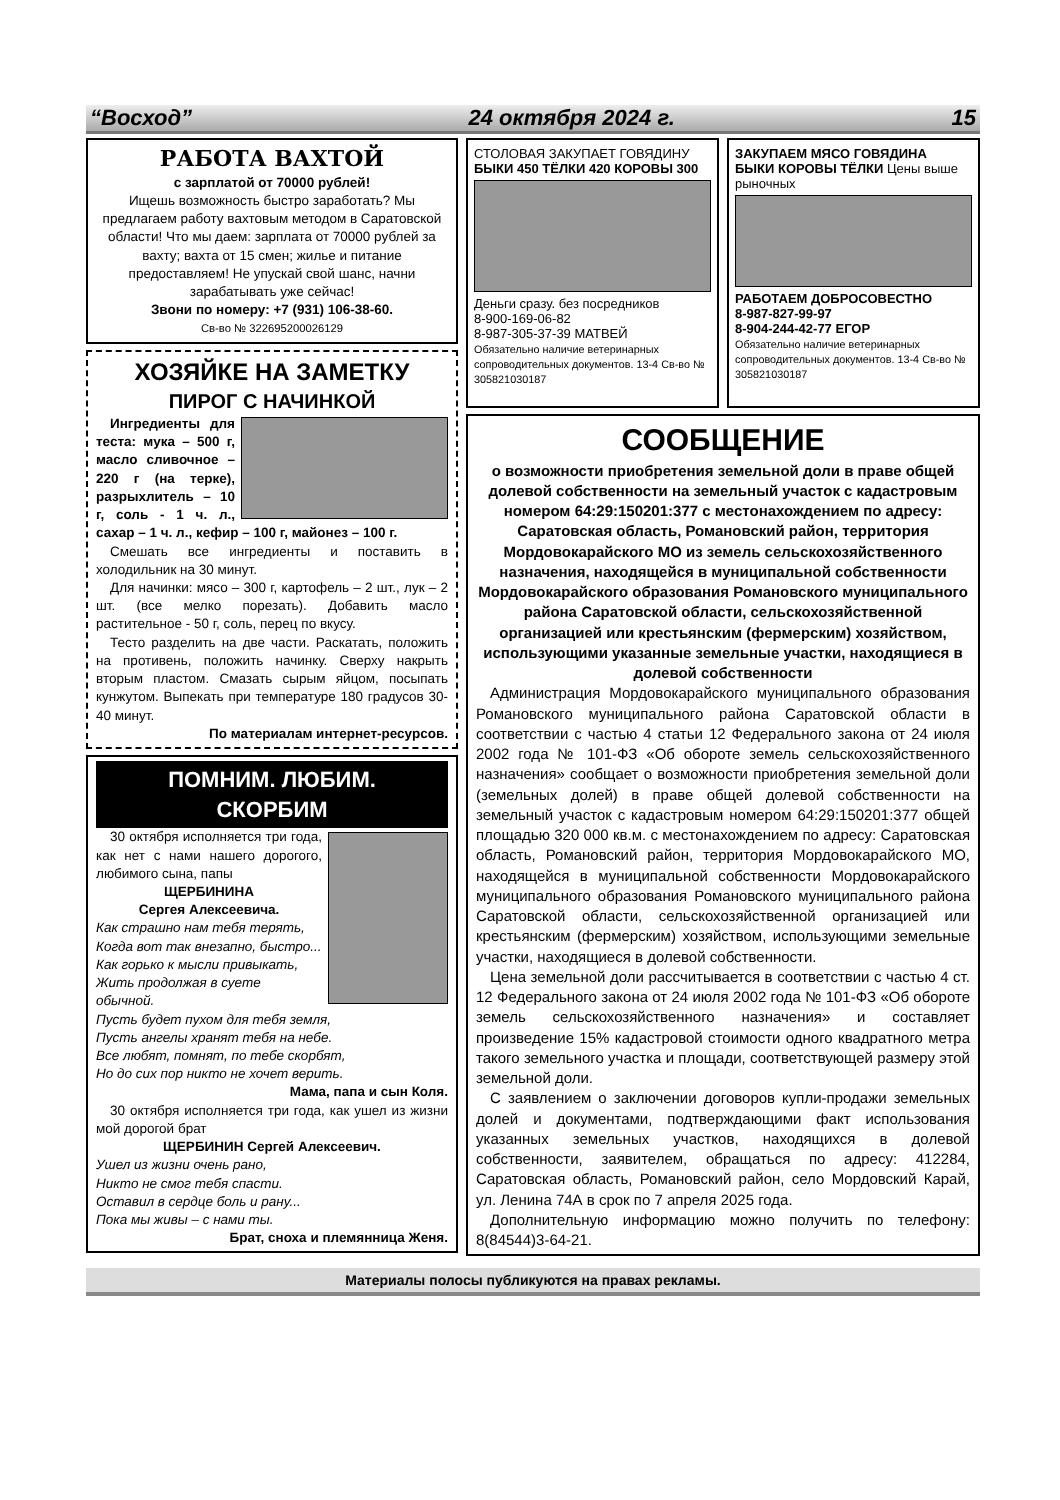“Восход” 24 октября 2024 г. 15
РАБОТА ВАХТОЙ
с зарплатой от 70000 рублей!
Ищешь возможность быстро заработать? Мы предлагаем работу вахтовым методом в Саратовской области! Что мы даем: зарплата от 70000 рублей за вахту; вахта от 15 смен; жилье и питание предоставляем! Не упускай свой шанс, начни зарабатывать уже сейчас!
Звони по номеру: +7 (931) 106-38-60.
Св-во № 322695200026129
ХОЗЯЙКЕ НА ЗАМЕТКУ
ПИРОГ С НАЧИНКОЙ
Ингредиенты для теста: мука – 500 г, масло сливочное – 220 г (на терке), разрыхлитель – 10 г, соль - 1 ч. л., сахар – 1 ч. л., кефир – 100 г, майонез – 100 г.
Смешать все ингредиенты и поставить в холодильник на 30 минут.
Для начинки: мясо – 300 г, картофель – 2 шт., лук – 2 шт. (все мелко порезать). Добавить масло растительное - 50 г, соль, перец по вкусу.
Тесто разделить на две части. Раскатать, положить на противень, положить начинку. Сверху накрыть вторым пластом. Смазать сырым яйцом, посыпать кунжутом. Выпекать при температуре 180 градусов 30-40 минут.
По материалам интернет-ресурсов.
ПОМНИМ. ЛЮБИМ.
СКОРБИМ
30 октября исполняется три года, как нет с нами нашего дорогого, любимого сына, папы
ЩЕРБИНИНА
Сергея Алексеевича.
Как страшно нам тебя терять,
Когда вот так внезапно, быстро...
Как горько к мысли привыкать,
Жить продолжая в суете обычной.
Пусть будет пухом для тебя земля,
Пусть ангелы хранят тебя на небе.
Все любят, помнят, по тебе скорбят,
Но до сих пор никто не хочет верить.
Мама, папа и сын Коля.
30 октября исполняется три года, как ушел из жизни мой дорогой брат
ЩЕРБИНИН Сергей Алексеевич.
Ушел из жизни очень рано,
Никто не смог тебя спасти.
Оставил в сердце боль и рану...
Пока мы живы – с нами ты.
Брат, сноха и племянница Женя.
СТОЛОВАЯ ЗАКУПАЕТ ГОВЯДИНУ
БЫКИ 450 ТЁЛКИ 420 КОРОВЫ 300
Деньги сразу. без посредников
8-900-169-06-82
8-987-305-37-39 МАТВЕЙ
Обязательно наличие ветеринарных сопроводительных документов. 13-4 Св-во № 305821030187
ЗАКУПАЕМ МЯСО ГОВЯДИНА
БЫКИ КОРОВЫ ТЁЛКИ Цены выше рыночных
РАБОТАЕМ ДОБРОСОВЕСТНО
8-987-827-99-97
8-904-244-42-77 ЕГОР
Обязательно наличие ветеринарных сопроводительных документов. 13-4 Св-во № 305821030187
СООБЩЕНИЕ
о возможности приобретения земельной доли в праве общей долевой собственности на земельный участок с кадастровым номером 64:29:150201:377 с местонахождением по адресу: Саратовская область, Романовский район, территория Мордовокарайского МО из земель сельскохозяйственного назначения, находящейся в муниципальной собственности Мордовокарайского образования Романовского муниципального района Саратовской области, сельскохозяйственной организацией или крестьянским (фермерским) хозяйством, использующими указанные земельные участки, находящиеся в долевой собственности
Администрация Мордовокарайского муниципального образования Романовского муниципального района Саратовской области в соответствии с частью 4 статьи 12 Федерального закона от 24 июля 2002 года № 101-ФЗ «Об обороте земель сельскохозяйственного назначения» сообщает о возможности приобретения земельной доли (земельных долей) в праве общей долевой собственности на земельный участок с кадастровым номером 64:29:150201:377 общей площадью 320 000 кв.м. с местонахождением по адресу: Саратовская область, Романовский район, территория Мордовокарайского МО, находящейся в муниципальной собственности Мордовокарайского муниципального образования Романовского муниципального района Саратовской области, сельскохозяйственной организацией или крестьянским (фермерским) хозяйством, использующими земельные участки, находящиеся в долевой собственности.
Цена земельной доли рассчитывается в соответствии с частью 4 ст. 12 Федерального закона от 24 июля 2002 года № 101-ФЗ «Об обороте земель сельскохозяйственного назначения» и составляет произведение 15% кадастровой стоимости одного квадратного метра такого земельного участка и площади, соответствующей размеру этой земельной доли.
С заявлением о заключении договоров купли-продажи земельных долей и документами, подтверждающими факт использования указанных земельных участков, находящихся в долевой собственности, заявителем, обращаться по адресу: 412284, Саратовская область, Романовский район, село Мордовский Карай, ул. Ленина 74А в срок по 7 апреля 2025 года.
Дополнительную информацию можно получить по телефону: 8(84544)3-64-21.
Материалы полосы публикуются на правах рекламы.